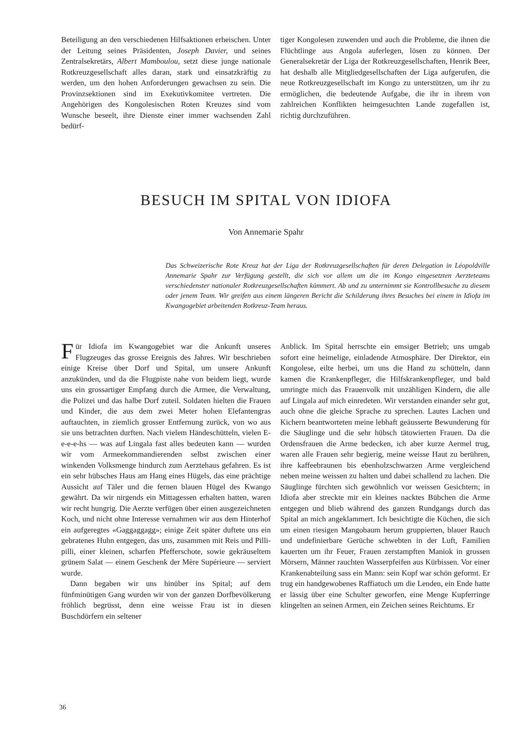Beteiligung an den verschiedenen Hilfsaktionen erheischen. Unter der Leitung seines Präsidenten, Joseph Davier, und seines Zentralsekretärs, Albert Mamboulou, setzt diese junge nationale Rotkreuzgesellschaft alles daran, stark und einsatzkräftig zu werden, um den hohen Anforderungen gewachsen zu sein. Die Provinzsektionen sind im Exekutivkomitee vertreten. Die Angehörigen des Kongolesischen Roten Kreuzes sind vom Wunsche beseelt, ihre Dienste einer immer wachsenden Zahl bedürf-
tiger Kongolesen zuwenden und auch die Probleme, die ihnen die Flüchtlinge aus Angola auferlegen, lösen zu können. Der Generalsekretär der Liga der Rotkreuzgesellschaften, Henrik Beer, hat deshalb alle Mitgliedgesellschaften der Liga aufgerufen, die neue Rotkreuzgesellschaft im Kongo zu unterstützen, um ihr zu ermöglichen, die bedeutende Aufgabe, die ihr in ihrem von zahlreichen Konflikten heimgesuchten Lande zugefallen ist, richtig durchzuführen.
BESUCH IM SPITAL VON IDIOFA
Von Annemarie Spahr
Das Schweizerische Rote Kreuz hat der Liga der Rotkreuzgesellschaften für deren Delegation in Léopoldville Annemarie Spahr zur Verfügung gestellt, die sich vor allem um die im Kongo eingesetzten Aerzteteams verschiedenster nationaler Rotkreuzgesellschaften kümmert. Ab und zu unternimmt sie Kontrollbesuche zu diesem oder jenem Team. Wir greifen aus einem längeren Bericht die Schilderung ihres Besuches bei einem in Idiofa im Kwangogebiet arbeitenden Rotkreuz-Team heraus.
Für Idiofa im Kwangogebiet war die Ankunft unseres Flugzeuges das grosse Ereignis des Jahres. Wir beschrieben einige Kreise über Dorf und Spital, um unsere Ankunft anzukünden, und da die Flugpiste nahe von beidem liegt, wurde uns ein grossartiger Empfang durch die Armee, die Verwaltung, die Polizei und das halbe Dorf zuteil. Soldaten hielten die Frauen und Kinder, die aus dem zwei Meter hohen Elefantengras auftauchten, in ziemlich grosser Entfernung zurück, von wo aus sie uns betrachten durften. Nach vielem Händeschütteln, vielen E-e-e-e-hs — was auf Lingala fast alles bedeuten kann — wurden wir vom Armeekommandierenden selbst zwischen einer winkenden Volksmenge hindurch zum Aerztehaus gefahren. Es ist ein sehr hübsches Haus am Hang eines Hügels, das eine prächtige Aussicht auf Täler und die fernen blauen Hügel des Kwango gewährt. Da wir nirgends ein Mittagessen erhalten hatten, waren wir recht hungrig. Die Aerzte verfügen über einen ausgezeichneten Koch, und nicht ohne Interesse vernahmen wir aus dem Hinterhof ein aufgeregtes «Gaggaggagg»; einige Zeit später duftete uns ein gebratenes Huhn entgegen, das uns, zusammen mit Reis und Pilli-pilli, einer kleinen, scharfen Pfefferschote, sowie gekräuseltem grünem Salat — einem Geschenk der Mère Supérieure — serviert wurde.
Dann begaben wir uns hinüber ins Spital; auf dem fünfminütigen Gang wurden wir von der ganzen Dorfbevölkerung fröhlich begrüsst, denn eine weisse Frau ist in diesen Buschdörfern ein seltener
Anblick. Im Spital herrschte ein emsiger Betrieb; uns umgab sofort eine heimelige, einladende Atmosphäre. Der Direktor, ein Kongolese, eilte herbei, um uns die Hand zu schütteln, dann kamen die Krankenpfleger, die Hilfskrankenpfleger, und bald umringte mich das Frauenvolk mit unzähligen Kindern, die alle auf Lingala auf mich einredeten. Wir verstanden einander sehr gut, auch ohne die gleiche Sprache zu sprechen. Lautes Lachen und Kichern beantworteten meine lebhaft geäusserte Bewunderung für die Säuglinge und die sehr hübsch tätowierten Frauen. Da die Ordensfrauen die Arme bedecken, ich aber kurze Aermel trug, waren alle Frauen sehr begierig, meine weisse Haut zu berühren, ihre kaffeebraunen bis ebenholzschwarzen Arme vergleichend neben meine weissen zu halten und dabei schallend zu lachen. Die Säuglinge fürchten sich gewöhnlich vor weissen Gesichtern; in Idiofa aber streckte mir ein kleines nacktes Bübchen die Arme entgegen und blieb während des ganzen Rundgangs durch das Spital an mich angeklammert. Ich besichtigte die Küchen, die sich um einen riesigen Mangobaum herum gruppierten, blauer Rauch und undefinierbare Gerüche schwebten in der Luft, Familien kauerten um ihr Feuer, Frauen zerstampften Maniok in grossen Mörsern, Männer rauchten Wasserpfeifen aus Kürbissen. Vor einer Krankenabteilung sass ein Mann: sein Kopf war schön geformt. Er trug ein handgewobenes Raffiatuch um die Lenden, ein Ende hatte er lässig über eine Schulter geworfen, eine Menge Kupferringe klingelten an seinen Armen, ein Zeichen seines Reichtums. Er
36